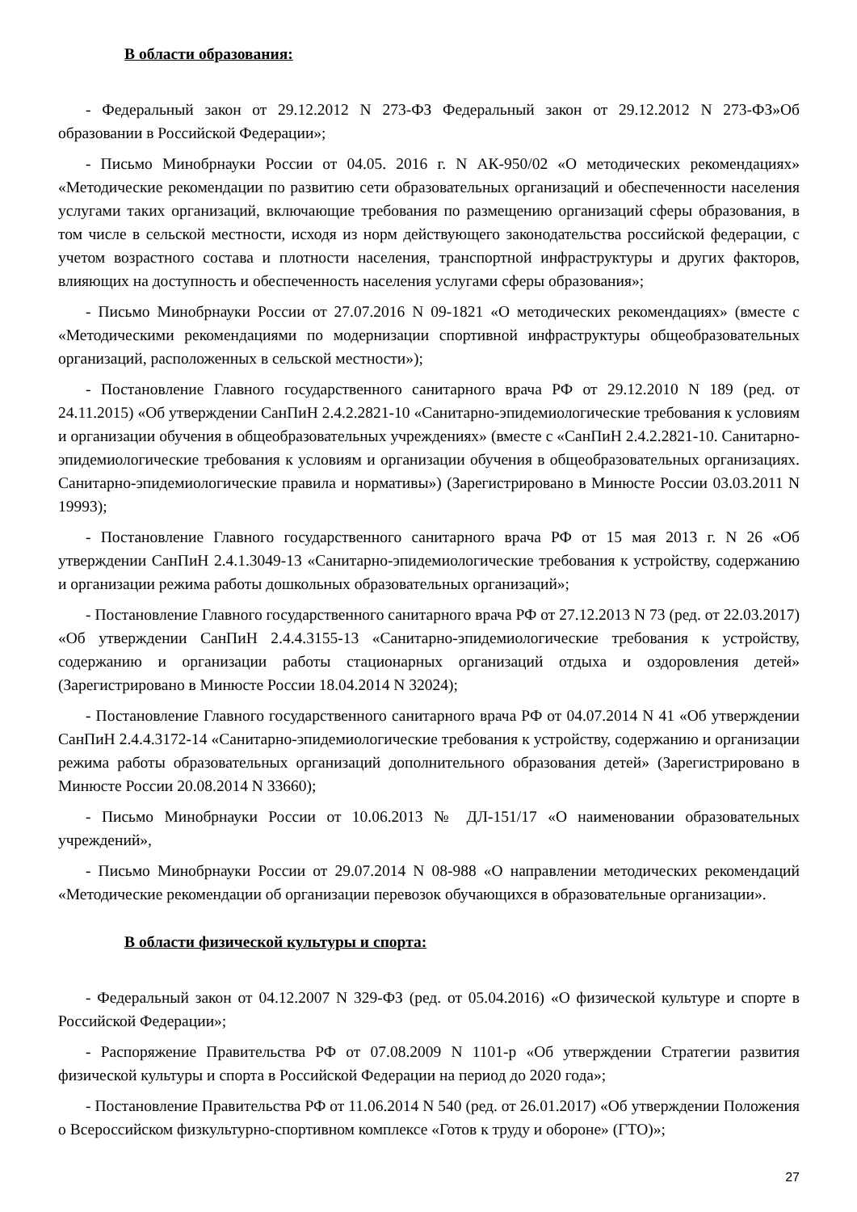В области образования:
- Федеральный закон от 29.12.2012 N 273-ФЗ Федеральный закон от 29.12.2012 N 273-ФЗ»Об образовании в Российской Федерации»;
- Письмо Минобрнауки России от 04.05. 2016 г. N АК-950/02 «О методических рекомендациях» «Методические рекомендации по развитию сети образовательных организаций и обеспеченности населения услугами таких организаций, включающие требования по размещению организаций сферы образования, в том числе в сельской местности, исходя из норм действующего законодательства российской федерации, с учетом возрастного состава и плотности населения, транспортной инфраструктуры и других факторов, влияющих на доступность и обеспеченность населения услугами сферы образования»;
- Письмо Минобрнауки России от 27.07.2016 N 09-1821 «О методических рекомендациях» (вместе с «Методическими рекомендациями по модернизации спортивной инфраструктуры общеобразовательных организаций, расположенных в сельской местности»);
- Постановление Главного государственного санитарного врача РФ от 29.12.2010 N 189 (ред. от 24.11.2015) «Об утверждении СанПиН 2.4.2.2821-10 «Санитарно-эпидемиологические требования к условиям и организации обучения в общеобразовательных учреждениях» (вместе с «СанПиН 2.4.2.2821-10. Санитарно-эпидемиологические требования к условиям и организации обучения в общеобразовательных организациях. Санитарно-эпидемиологические правила и нормативы») (Зарегистрировано в Минюсте России 03.03.2011 N 19993);
- Постановление Главного государственного санитарного врача РФ от 15 мая 2013 г. N 26 «Об утверждении СанПиН 2.4.1.3049-13 «Санитарно-эпидемиологические требования к устройству, содержанию и организации режима работы дошкольных образовательных организаций»;
- Постановление Главного государственного санитарного врача РФ от 27.12.2013 N 73 (ред. от 22.03.2017) «Об утверждении СанПиН 2.4.4.3155-13 «Санитарно-эпидемиологические требования к устройству, содержанию и организации работы стационарных организаций отдыха и оздоровления детей» (Зарегистрировано в Минюсте России 18.04.2014 N 32024);
- Постановление Главного государственного санитарного врача РФ от 04.07.2014 N 41 «Об утверждении СанПиН 2.4.4.3172-14 «Санитарно-эпидемиологические требования к устройству, содержанию и организации режима работы образовательных организаций дополнительного образования детей» (Зарегистрировано в Минюсте России 20.08.2014 N 33660);
- Письмо Минобрнауки России от 10.06.2013 № ДЛ-151/17 «О наименовании образовательных учреждений»,
- Письмо Минобрнауки России от 29.07.2014 N 08-988 «О направлении методических рекомендаций «Методические рекомендации об организации перевозок обучающихся в образовательные организации».
В области физической культуры и спорта:
- Федеральный закон от 04.12.2007 N 329-ФЗ (ред. от 05.04.2016) «О физической культуре и спорте в Российской Федерации»;
- Распоряжение Правительства РФ от 07.08.2009 N 1101-р «Об утверждении Стратегии развития физической культуры и спорта в Российской Федерации на период до 2020 года»;
- Постановление Правительства РФ от 11.06.2014 N 540 (ред. от 26.01.2017) «Об утверждении Положения о Всероссийском физкультурно-спортивном комплексе «Готов к труду и обороне» (ГТО)»;
27